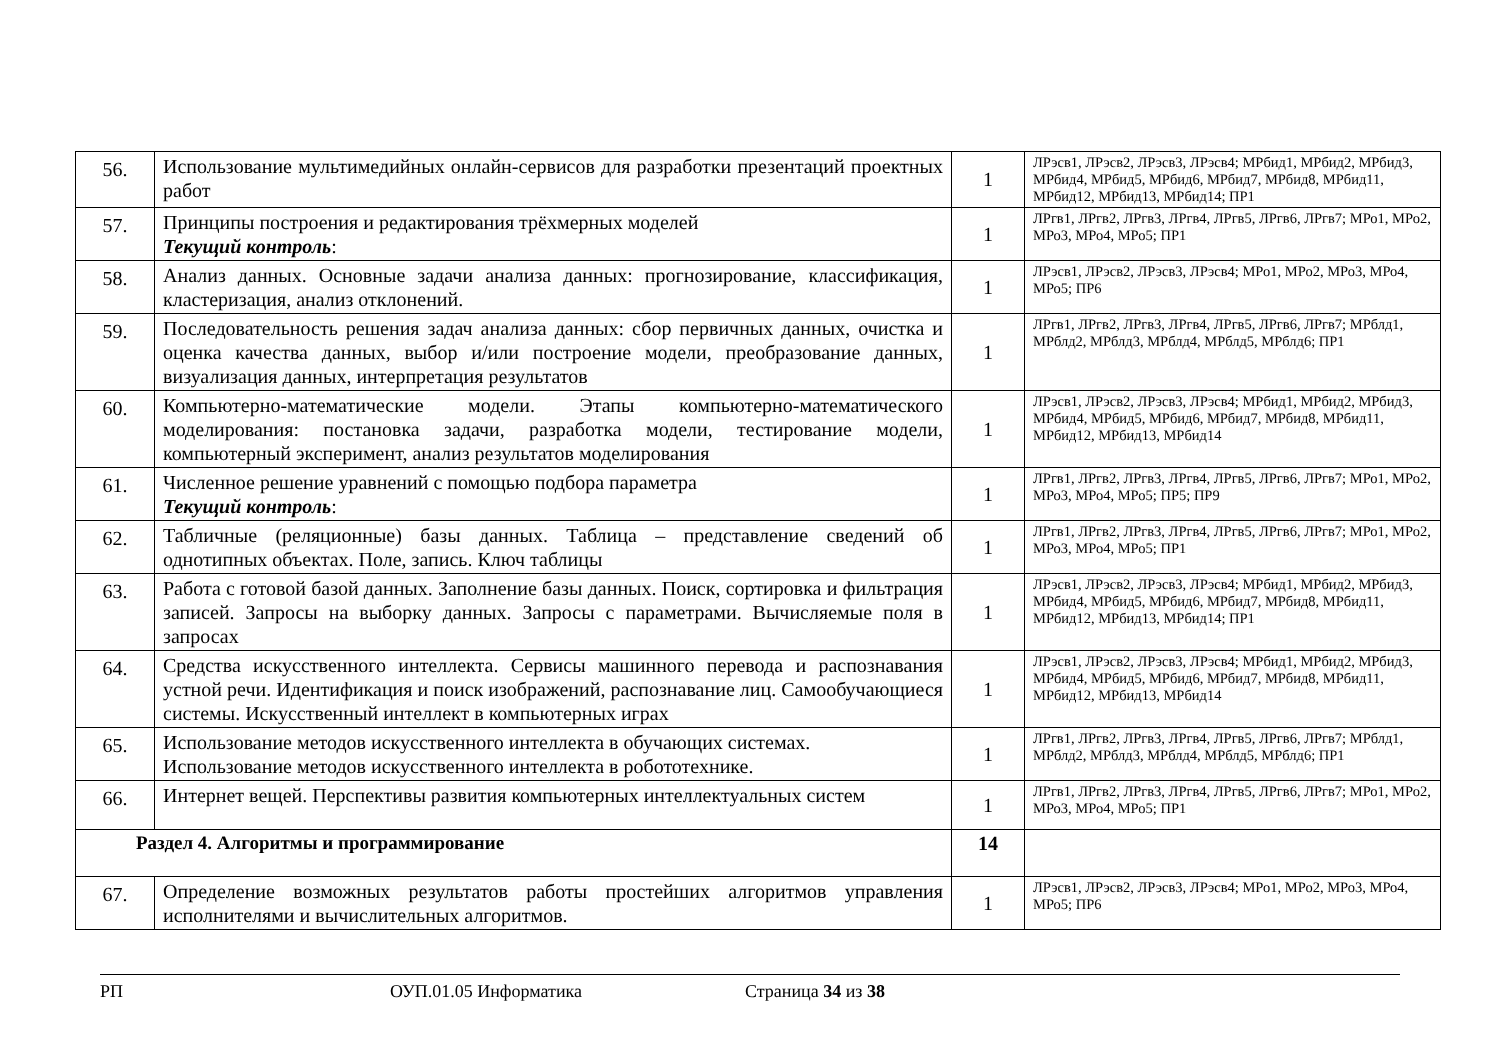| 56. | Использование мультимедийных онлайн-сервисов для разработки презентаций проектных работ | 1 | ЛРэсв1, ЛРэсв2, ЛРэсв3, ЛРэсв4; МРбид1, МРбид2, МРбид3, МРбид4, МРбид5, МРбид6, МРбид7, МРбид8, МРбид11, МРбид12, МРбид13, МРбид14; ПР1 |
| 57. | Принципы построения и редактирования трёхмерных моделей Текущий контроль : | 1 | ЛРгв1, ЛРгв2, ЛРгв3, ЛРгв4, ЛРгв5, ЛРгв6, ЛРгв7; МРо1, МРо2, МРо3, МРо4, МРо5; ПР1 |
| 58. | Анализ данных. Основные задачи анализа данных: прогнозирование, классификация, кластеризация, анализ отклонений. | 1 | ЛРэсв1, ЛРэсв2, ЛРэсв3, ЛРэсв4; МРо1, МРо2, МРо3, МРо4, МРо5; ПР6 |
| 59. | Последовательность решения задач анализа данных: сбор первичных данных, очистка и оценка качества данных, выбор и/или построение модели, преобразование данных, визуализация данных, интерпретация результатов | 1 | ЛРгв1, ЛРгв2, ЛРгв3, ЛРгв4, ЛРгв5, ЛРгв6, ЛРгв7; МРблд1, МРблд2, МРблд3, МРблд4, МРблд5, МРблд6; ПР1 |
| 60. | Компьютерно-математические модели. Этапы компьютерно-математического моделирования: постановка задачи, разработка модели, тестирование модели, компьютерный эксперимент, анализ результатов моделирования | 1 | ЛРэсв1, ЛРэсв2, ЛРэсв3, ЛРэсв4; МРбид1, МРбид2, МРбид3, МРбид4, МРбид5, МРбид6, МРбид7, МРбид8, МРбид11, МРбид12, МРбид13, МРбид14 |
| 61. | Численное решение уравнений с помощью подбора параметра Текущий контроль : | 1 | ЛРгв1, ЛРгв2, ЛРгв3, ЛРгв4, ЛРгв5, ЛРгв6, ЛРгв7; МРо1, МРо2, МРо3, МРо4, МРо5; ПР5; ПР9 |
| 62. | Табличные (реляционные) базы данных. Таблица – представление сведений об однотипных объектах. Поле, запись. Ключ таблицы | 1 | ЛРгв1, ЛРгв2, ЛРгв3, ЛРгв4, ЛРгв5, ЛРгв6, ЛРгв7; МРо1, МРо2, МРо3, МРо4, МРо5; ПР1 |
| 63. | Работа с готовой базой данных. Заполнение базы данных. Поиск, сортировка и фильтрация записей. Запросы на выборку данных. Запросы с параметрами. Вычисляемые поля в запросах | 1 | ЛРэсв1, ЛРэсв2, ЛРэсв3, ЛРэсв4; МРбид1, МРбид2, МРбид3, МРбид4, МРбид5, МРбид6, МРбид7, МРбид8, МРбид11, МРбид12, МРбид13, МРбид14; ПР1 |
| 64. | Средства искусственного интеллекта. Сервисы машинного перевода и распознавания устной речи. Идентификация и поиск изображений, распознавание лиц. Самообучающиеся системы. Искусственный интеллект в компьютерных играх | 1 | ЛРэсв1, ЛРэсв2, ЛРэсв3, ЛРэсв4; МРбид1, МРбид2, МРбид3, МРбид4, МРбид5, МРбид6, МРбид7, МРбид8, МРбид11, МРбид12, МРбид13, МРбид14 |
| 65. | Использование методов искусственного интеллекта в обучающих системах. Использование методов искусственного интеллекта в робототехнике. | 1 | ЛРгв1, ЛРгв2, ЛРгв3, ЛРгв4, ЛРгв5, ЛРгв6, ЛРгв7; МРблд1, МРблд2, МРблд3, МРблд4, МРблд5, МРблд6; ПР1 |
| 66. | Интернет вещей. Перспективы развития компьютерных интеллектуальных систем | 1 | ЛРгв1, ЛРгв2, ЛРгв3, ЛРгв4, ЛРгв5, ЛРгв6, ЛРгв7; МРо1, МРо2, МРо3, МРо4, МРо5; ПР1 |
| Раздел 4. Алгоритмы и программирование | | 14 | |
| 67. | Определение возможных результатов работы простейших алгоритмов управления исполнителями и вычислительных алгоритмов. | 1 | ЛРэсв1, ЛРэсв2, ЛРэсв3, ЛРэсв4; МРо1, МРо2, МРо3, МРо4, МРо5; ПР6 |
РП ОУП.01.05 Информатика Страница 34 из 38